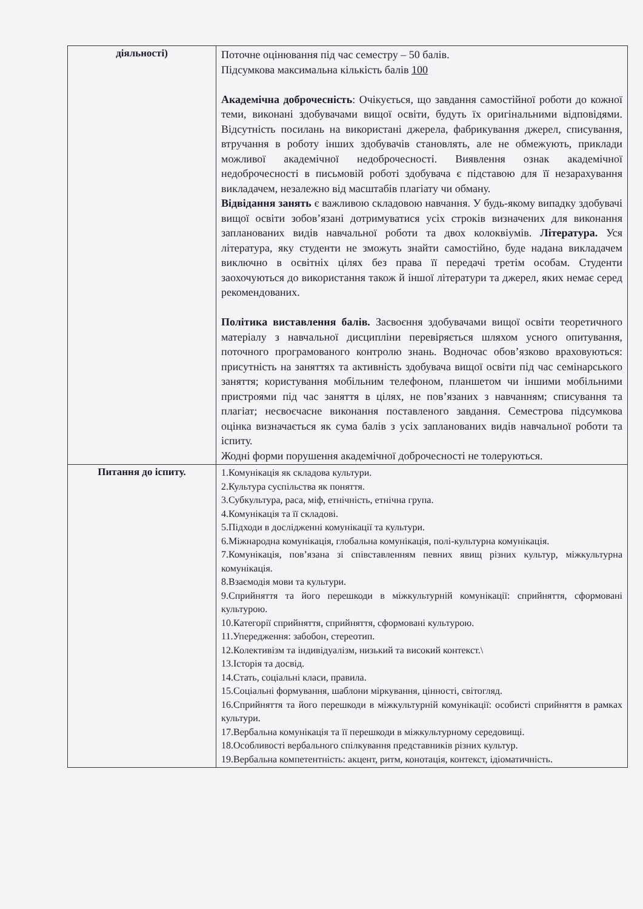| діяльності) | Поточне оцінювання під час семестру – 50 балів. Підсумкова максимальна кількість балів 100 Академічна доброчесність : Очікується, що завдання самостійної роботи до кожної теми, виконані здобувачами вищої освіти, будуть їх оригінальними відповідями. Відсутність посилань на використані джерела, фабрикування джерел, списування, втручання в роботу інших здобувачів становлять, але не обмежують, приклади можливої академічної недоброчесності. Виявлення ознак академічної недоброчесності в письмовій роботі здобувача є підставою для її незарахування викладачем, незалежно від масштабів плагіату чи обману. Відвідання занять є важливою складовою навчання. У будь-якому випадку здобувачі вищої освіти зобов’язані дотримуватися усіх строків визначених для виконання запланованих видів навчальної роботи та двох колоквіумів. Література. Уся література, яку студенти не зможуть знайти самостійно, буде надана викладачем виключно в освітніх цілях без права її передачі третім особам. Студенти заохочуються до використання також й іншої літератури та джерел, яких немає серед рекомендованих. Політика виставлення балів. Засвоєння здобувачами вищої освіти теоретичного матеріалу з навчальної дисципліни перевіряється шляхом усного опитування, поточного програмованого контролю знань. Водночас обов’язково враховуються: присутність на заняттях та активність здобувача вищої освіти під час семінарського заняття; користування мобільним телефоном, планшетом чи іншими мобільними пристроями під час заняття в цілях, не пов’язаних з навчанням; списування та плагіат; несвоєчасне виконання поставленого завдання. Семестрова підсумкова оцінка визначається як сума балів з усіх запланованих видів навчальної роботи та іспиту. Жодні форми порушення академічної доброчесності не толеруються. |
| Питання до іспиту. | 1.Комунікація як складова культури. 2.Культура суспільства як поняття. 3.Субкультура, раса, міф, етнічність, етнічна група. 4.Комунікація та її складові. 5.Підходи в дослідженні комунікації та культури. 6.Міжнародна комунікація, глобальна комунікація, полі-культурна комунікація. 7.Комунікація, пов’язана зі співставленням певних явищ різних культур, міжкультурна комунікація. 8.Взаємодія мови та культури. 9.Сприйняття та його перешкоди в міжкультурній комунікації: сприйняття, сформовані культурою. 10.Категорії сприйняття, сприйняття, сформовані культурою. 11.Упередження: забобон, стереотип. 12.Колективізм та індивідуалізм, низький та високий контекст.\ 13.Історія та досвід. 14.Стать, соціальні класи, правила. 15.Соціальні формування, шаблони міркування, цінності, світогляд. 16.Сприйняття та його перешкоди в міжкультурній комунікації: особисті сприйняття в рамках культури. 17.Вербальна комунікація та її перешкоди в міжкультурному середовищі. 18.Особливості вербального спілкування представників різних культур. 19.Вербальна компетентність: акцент, ритм, конотація, контекст, ідіоматичність. |